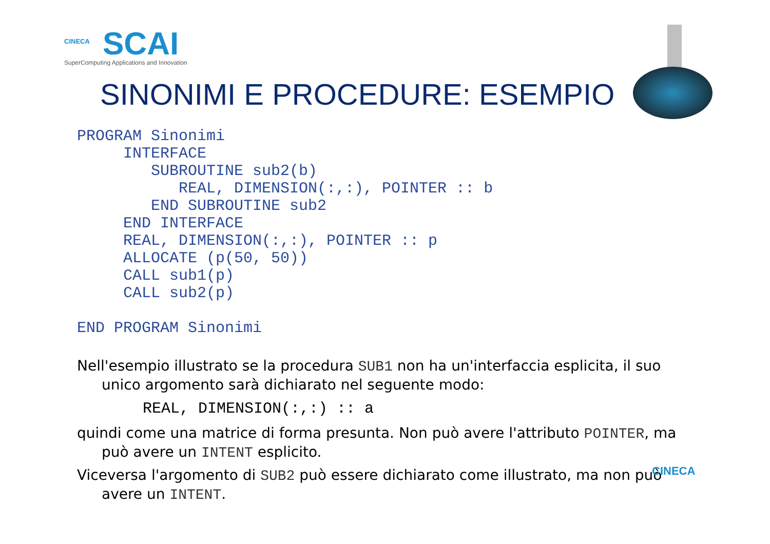CINECA
SCAI
SuperComputing Applications and Innovation
SINONIMI E PROCEDURE: ESEMPIO
PROGRAM Sinonimi
     INTERFACE
        SUBROUTINE sub2(b)
           REAL, DIMENSION(:,:), POINTER :: b
        END SUBROUTINE sub2
     END INTERFACE
     REAL, DIMENSION(:,:), POINTER :: p
     ALLOCATE (p(50, 50))
     CALL sub1(p)
     CALL sub2(p)

END PROGRAM Sinonimi
Nell'esempio illustrato se la procedura SUB1 non ha un'interfaccia esplicita, il suo unico argomento sarà dichiarato nel seguente modo:
REAL, DIMENSION(:,:) :: a
quindi come una matrice di forma presunta. Non può avere l'attributo POINTER, ma può avere un INTENT esplicito.
Viceversa l'argomento di SUB2 può essere dichiarato come illustrato, ma non può avere un INTENT.
CINECA